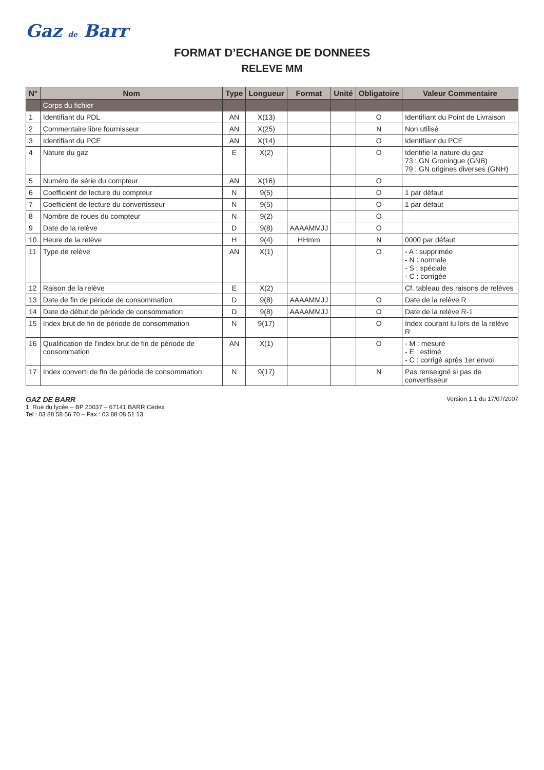Gaz de Barr
FORMAT D’ECHANGE DE DONNEES
RELEVE MM
| N° | Nom | Type | Longueur | Format | Unité | Obligatoire | Valeur Commentaire |
| --- | --- | --- | --- | --- | --- | --- | --- |
| | Corps du fichier | | | | | | |
| 1 | Identifiant du PDL | AN | X(13) | | | O | Identifiant du Point de Livraison |
| 2 | Commentaire libre fournisseur | AN | X(25) | | | N | Non utilisé |
| 3 | Identifiant du PCE | AN | X(14) | | | O | Identifiant du PCE |
| 4 | Nature du gaz | E | X(2) | | | O | Identifie la nature du gaz 73 : GN Groningue (GNB) 79 : GN origines diverses (GNH) |
| 5 | Numéro de série du compteur | AN | X(16) | | | O | |
| 6 | Coefficient de lecture du compteur | N | 9(5) | | | O | 1 par défaut |
| 7 | Coefficient de lecture du convertisseur | N | 9(5) | | | O | 1 par défaut |
| 8 | Nombre de roues du compteur | N | 9(2) | | | O | |
| 9 | Date de la relève | D | 9(8) | AAAAMMJJ | | O | |
| 10 | Heure de la relève | H | 9(4) | HHmm | | N | 0000 par défaut |
| 11 | Type de relève | AN | X(1) | | | O | - A : supprimée - N : normale - S : spéciale - C : corrigée |
| 12 | Raison de la relève | E | X(2) | | | | Cf. tableau des raisons de relèves |
| 13 | Date de fin de période de consommation | D | 9(8) | AAAAMMJJ | | O | Date de la relève R |
| 14 | Date de début de période de consommation | D | 9(8) | AAAAMMJJ | | O | Date de la relève R-1 |
| 15 | Index brut de fin de période de consommation | N | 9(17) | | | O | Index courant lu lors de la relève R |
| 16 | Qualification de l'index brut de fin de période de consommation | AN | X(1) | | | O | - M : mesuré - E : estimé - C : corrigé après 1er envoi |
| 17 | Index converti de fin de période de consommation | N | 9(17) | | | N | Pas renseigné si pas de convertisseur |
GAZ DE BARR
1, Rue du lycée – BP 20037 – 67141 BARR Cedex
Tel : 03 88 58 56 70 – Fax : 03 88 08 51 13
Version 1.1 du 17/07/2007